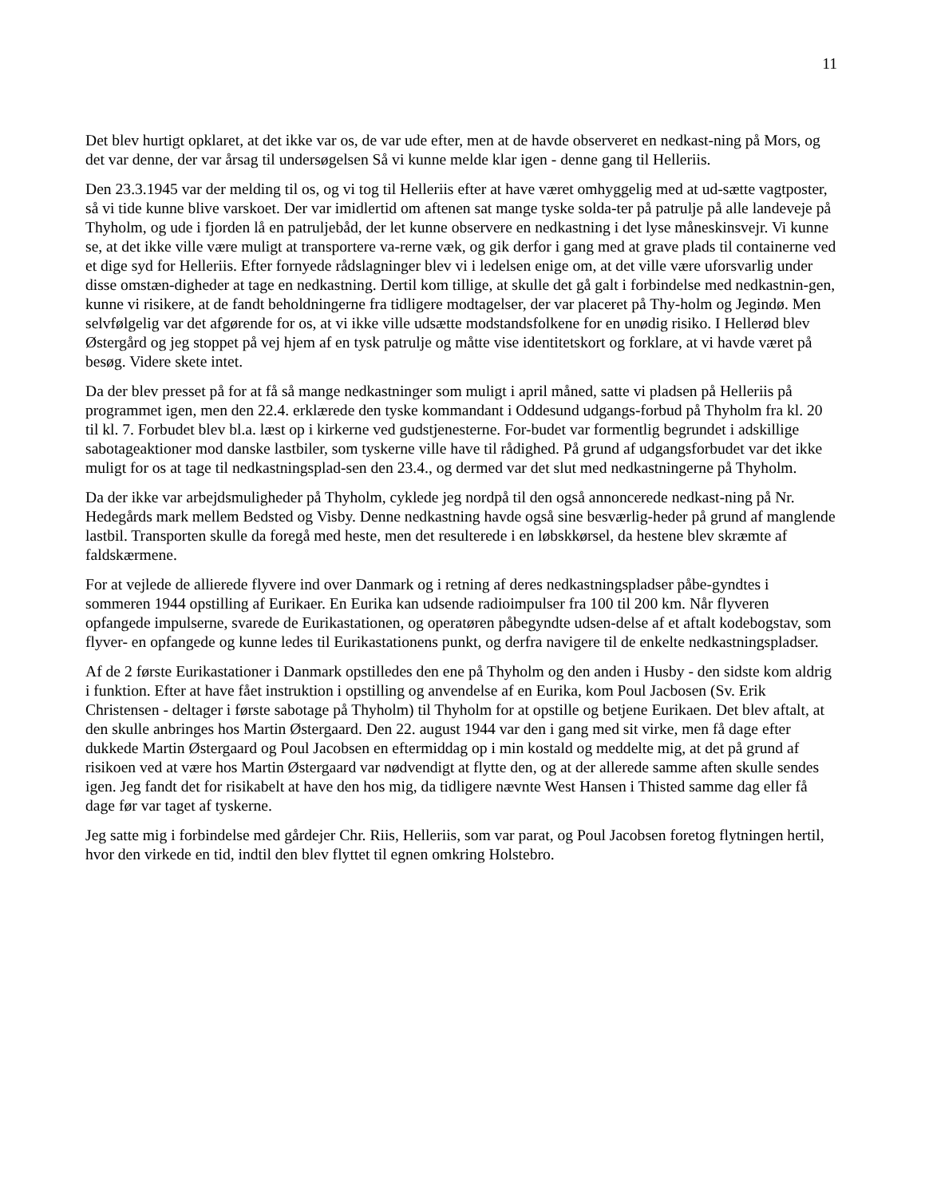11
Det blev hurtigt opklaret, at det ikke var os, de var ude efter, men at de havde observeret en nedkast-ning på Mors, og det var denne, der var årsag til undersøgelsen Så vi kunne melde klar igen - denne gang til Helleriis.
Den 23.3.1945 var der melding til os, og vi tog til Helleriis efter at have været omhyggelig med at ud-sætte vagtposter, så vi tide kunne blive varskoet. Der var imidlertid om aftenen sat mange tyske solda-ter på patrulje på alle landeveje på Thyholm, og ude i fjorden lå en patruljebåd, der let kunne observere en nedkastning i det lyse måneskinsvejr. Vi kunne se, at det ikke ville være muligt at transportere va-rerne væk, og gik derfor i gang med at grave plads til containerne ved et dige syd for Helleriis. Efter fornyede rådslagninger blev vi i ledelsen enige om, at det ville være uforsvarlig under disse omstæn-digheder at tage en nedkastning. Dertil kom tillige, at skulle det gå galt i forbindelse med nedkastnin-gen, kunne vi risikere, at de fandt beholdningerne fra tidligere modtagelser, der var placeret på Thy-holm og Jegindø. Men selvfølgelig var det afgørende for os, at vi ikke ville udsætte modstandsfolkene for en unødig risiko. I Hellerød blev Østergård og jeg stoppet på vej hjem af en tysk patrulje og måtte vise identitetskort og forklare, at vi havde været på besøg. Videre skete intet.
Da der blev presset på for at få så mange nedkastninger som muligt i april måned, satte vi pladsen på Helleriis på programmet igen, men den 22.4. erklærede den tyske kommandant i Oddesund udgangs-forbud på Thyholm fra kl. 20 til kl. 7. Forbudet blev bl.a. læst op i kirkerne ved gudstjenesterne. For-budet var formentlig begrundet i adskillige sabotageaktioner mod danske lastbiler, som tyskerne ville have til rådighed. På grund af udgangsforbudet var det ikke muligt for os at tage til nedkastningsplad-sen den 23.4., og dermed var det slut med nedkastningerne på Thyholm.
Da der ikke var arbejdsmuligheder på Thyholm, cyklede jeg nordpå til den også annoncerede nedkast-ning på Nr. Hedegårds mark mellem Bedsted og Visby. Denne nedkastning havde også sine besværlig-heder på grund af manglende lastbil. Transporten skulle da foregå med heste, men det resulterede i en løbskkørsel, da hestene blev skræmte af faldskærmene.
For at vejlede de allierede flyvere ind over Danmark og i retning af deres nedkastningspladser påbe-gyndtes i sommeren 1944 opstilling af Eurikaer. En Eurika kan udsende radioimpulser fra 100 til 200 km. Når flyveren opfangede impulserne, svarede de Eurikastationen, og operatøren påbegyndte udsen-delse af et aftalt kodebogstav, som flyver- en opfangede og kunne ledes til Eurikastationens punkt, og derfra navigere til de enkelte nedkastningspladser.
Af de 2 første Eurikastationer i Danmark opstilledes den ene på Thyholm og den anden i Husby - den sidste kom aldrig i funktion. Efter at have fået instruktion i opstilling og anvendelse af en Eurika, kom Poul Jacbosen (Sv. Erik Christensen - deltager i første sabotage på Thyholm) til Thyholm for at opstille og betjene Eurikaen. Det blev aftalt, at den skulle anbringes hos Martin Østergaard. Den 22. august 1944 var den i gang med sit virke, men få dage efter dukkede Martin Østergaard og Poul Jacobsen en eftermiddag op i min kostald og meddelte mig, at det på grund af risikoen ved at være hos Martin Østergaard var nødvendigt at flytte den, og at der allerede samme aften skulle sendes igen. Jeg fandt det for risikabelt at have den hos mig, da tidligere nævnte West Hansen i Thisted samme dag eller få dage før var taget af tyskerne.
Jeg satte mig i forbindelse med gårdejer Chr. Riis, Helleriis, som var parat, og Poul Jacobsen foretog flytningen hertil, hvor den virkede en tid, indtil den blev flyttet til egnen omkring Holstebro.